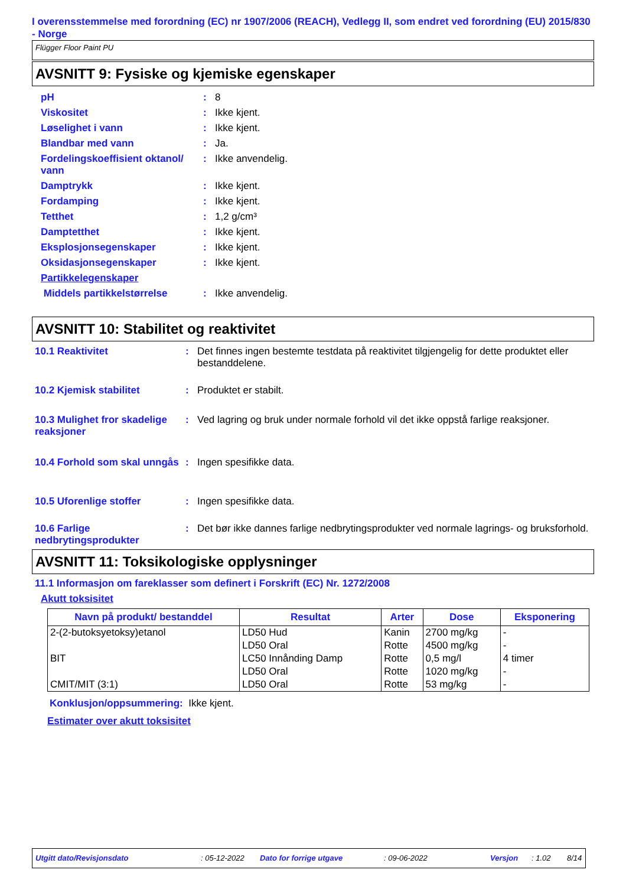I overensstemmelse med forordning (EC) nr 1907/2006 (REACH), Vedlegg II, som endret ved forordning (EU) 2015/830 - Norge
Flügger Floor Paint PU
AVSNITT 9: Fysiske og kjemiske egenskaper
| pH | : | 8 |
| Viskositet | : | Ikke kjent. |
| Løselighet i vann | : | Ikke kjent. |
| Blandbar med vann | : | Ja. |
| Fordelingskoeffisient oktanol/ vann | : | Ikke anvendelig. |
| Damptrykk | : | Ikke kjent. |
| Fordamping | : | Ikke kjent. |
| Tetthet | : | 1,2 g/cm³ |
| Damptetthet | : | Ikke kjent. |
| Eksplosjonsegenskaper | : | Ikke kjent. |
| Oksidasjonsegenskaper | : | Ikke kjent. |
| Partikkelegenskaper | | |
| Middels partikkelstørrelse | : | Ikke anvendelig. |
AVSNITT 10: Stabilitet og reaktivitet
| 10.1 Reaktivitet | : | Det finnes ingen bestemte testdata på reaktivitet tilgjengelig for dette produktet eller bestanddelene. |
| 10.2 Kjemisk stabilitet | : | Produktet er stabilt. |
| 10.3 Mulighet fror skadelige reaksjoner | : | Ved lagring og bruk under normale forhold vil det ikke oppstå farlige reaksjoner. |
| 10.4 Forhold som skal unngås | : | Ingen spesifikke data. |
| 10.5 Uforenlige stoffer | : | Ingen spesifikke data. |
| 10.6 Farlige nedbrytingsprodukter | : | Det bør ikke dannes farlige nedbrytingsprodukter ved normale lagrings- og bruksforhold. |
AVSNITT 11: Toksikologiske opplysninger
11.1 Informasjon om fareklasser som definert i Forskrift (EC) Nr. 1272/2008
Akutt toksisitet
| Navn på produkt/ bestanddel | Resultat | Arter | Dose | Eksponering |
| --- | --- | --- | --- | --- |
| 2-(2-butoksyetoksy)etanol | LD50 Hud | Kanin | 2700 mg/kg | - |
| | LD50 Oral | Rotte | 4500 mg/kg | - |
| BIT | LC50 Innånding Damp | Rotte | 0,5 mg/l | 4 timer |
| | LD50 Oral | Rotte | 1020 mg/kg | - |
| CMIT/MIT (3:1) | LD50 Oral | Rotte | 53 mg/kg | - |
Konklusjon/oppsummering: Ikke kjent.
Estimater over akutt toksisitet
Utgitt dato/Revisjonsdato: 05-12-2022 Dato for forrige utgave: 09-06-2022 Versjon: 1.02 8/14